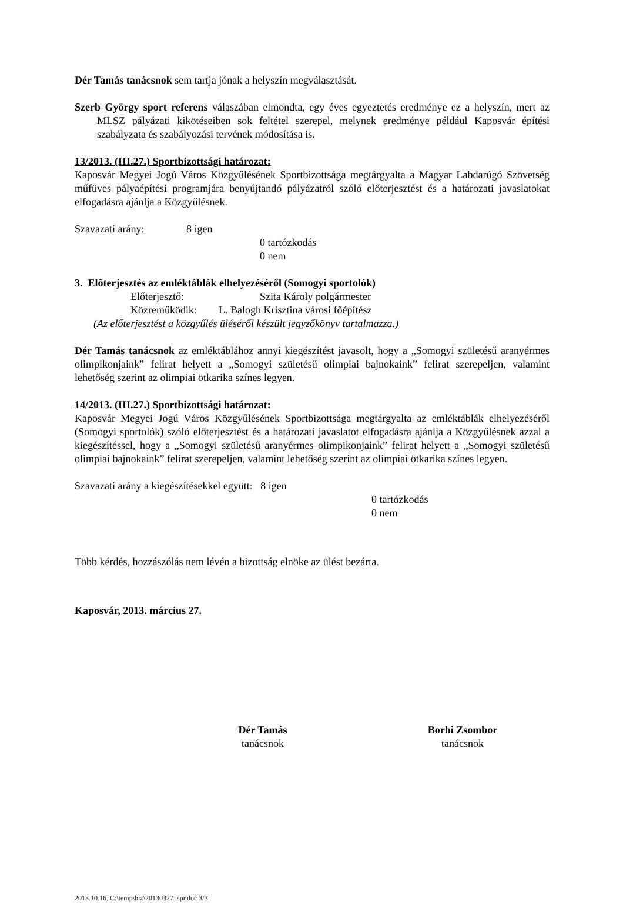Dér Tamás tanácsnok sem tartja jónak a helyszín megválasztását.
Szerb György sport referens válaszában elmondta, egy éves egyeztetés eredménye ez a helyszín, mert az MLSZ pályázati kikötéseiben sok feltétel szerepel, melynek eredménye például Kaposvár építési szabályzata és szabályozási tervének módosítása is.
13/2013. (III.27.) Sportbizottsági határozat:
Kaposvár Megyei Jogú Város Közgyűlésének Sportbizottsága megtárgyalta a Magyar Labdarúgó Szövetség műfüves pályaépítési programjára benyújtandó pályázatról szóló előterjesztést és a határozati javaslatokat elfogadásra ajánlja a Közgyűlésnek.
Szavazati arány: 8 igen
0 tartózkodás
0 nem
3. Előterjesztés az emléktáblák elhelyezéséről (Somogyi sportolók)
Előterjesztő: Szita Károly polgármester
Közreműködik: L. Balogh Krisztina városi főépítész
(Az előterjesztést a közgyűlés üléséről készült jegyzőkönyv tartalmazza.)
Dér Tamás tanácsnok az emléktáblához annyi kiegészítést javasolt, hogy a „Somogyi születésű aranyérmes olimpikonjaink” felirat helyett a „Somogyi születésű olimpiai bajnokaink” felirat szerepeljen, valamint lehetőség szerint az olimpiai ötkarika színes legyen.
14/2013. (III.27.) Sportbizottsági határozat:
Kaposvár Megyei Jogú Város Közgyűlésének Sportbizottsága megtárgyalta az emléktáblák elhelyezéséről (Somogyi sportolók) szóló előterjesztést és a határozati javaslatot elfogadásra ajánlja a Közgyűlésnek azzal a kiegészítéssel, hogy a „Somogyi születésű aranyérmes olimpikonjaink” felirat helyett a „Somogyi születésű olimpiai bajnokaink” felirat szerepeljen, valamint lehetőség szerint az olimpiai ötkarika színes legyen.
Szavazati arány a kiegészítésekkel együtt: 8 igen
0 tartózkodás
0 nem
Több kérdés, hozzászólás nem lévén a bizottság elnöke az ülést bezárta.
Kaposvár, 2013. március 27.
Dér Tamás
tanácsnok
Borhi Zsombor
tanácsnok
2013.10.16. C:\temp\biz\20130327_spr.doc 3/3